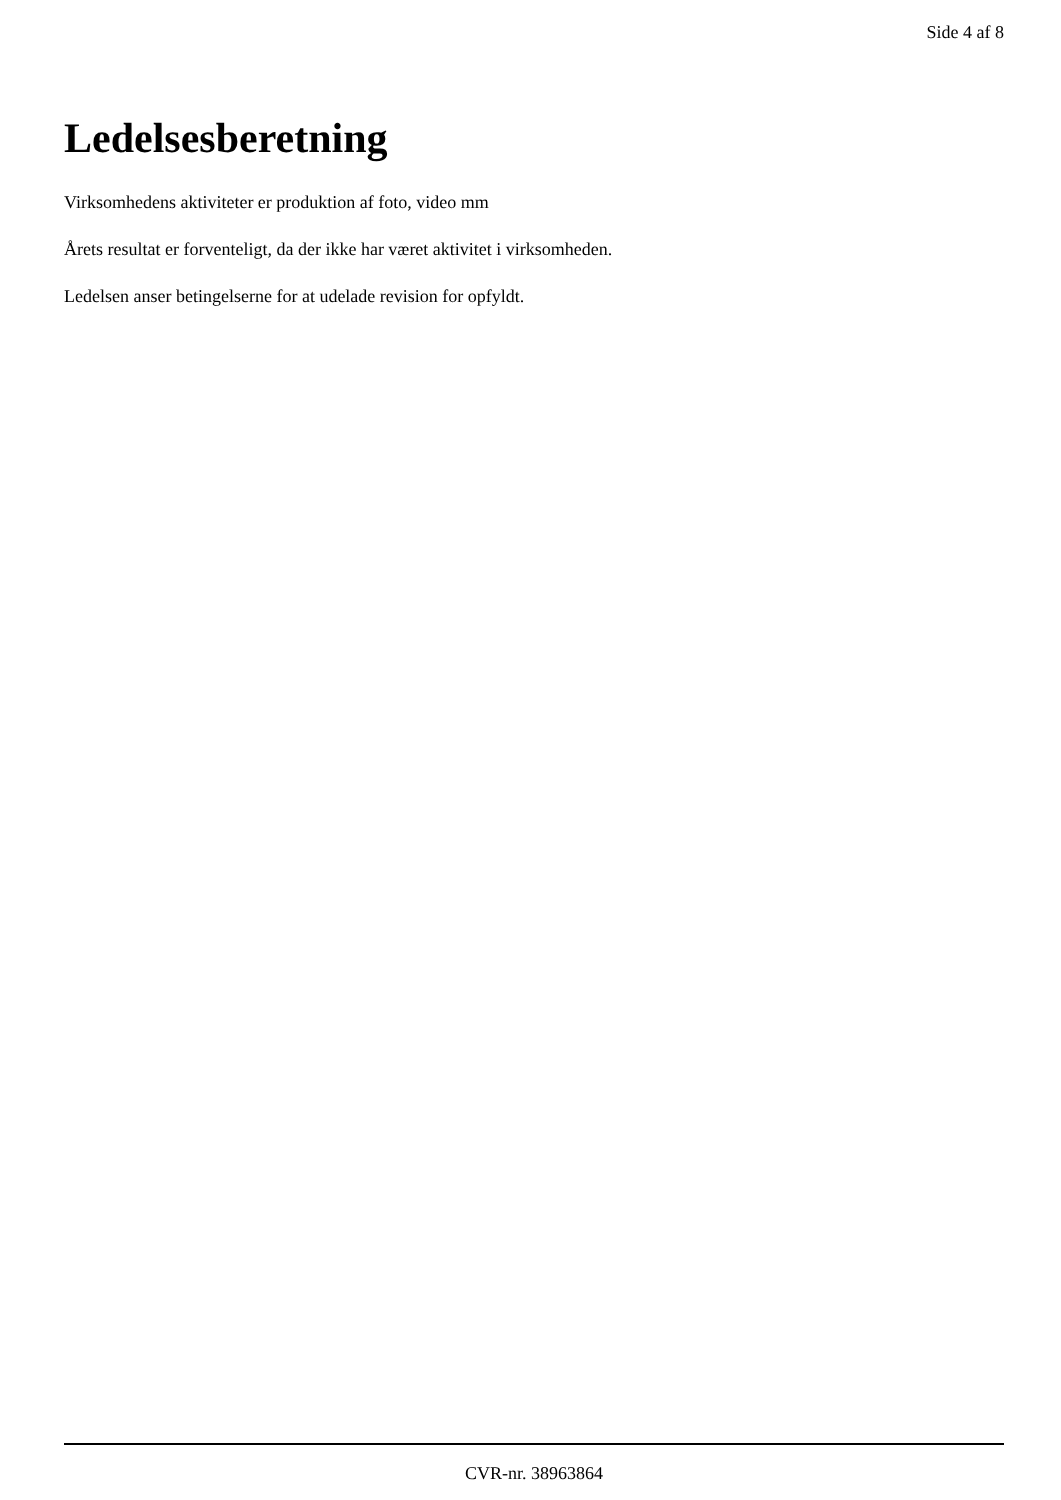Side 4 af 8
Ledelsesberetning
Virksomhedens aktiviteter er produktion af foto, video mm
Årets resultat er forventeligt, da der ikke har været aktivitet i virksomheden.
Ledelsen anser betingelserne for at udelade revision for opfyldt.
CVR-nr. 38963864